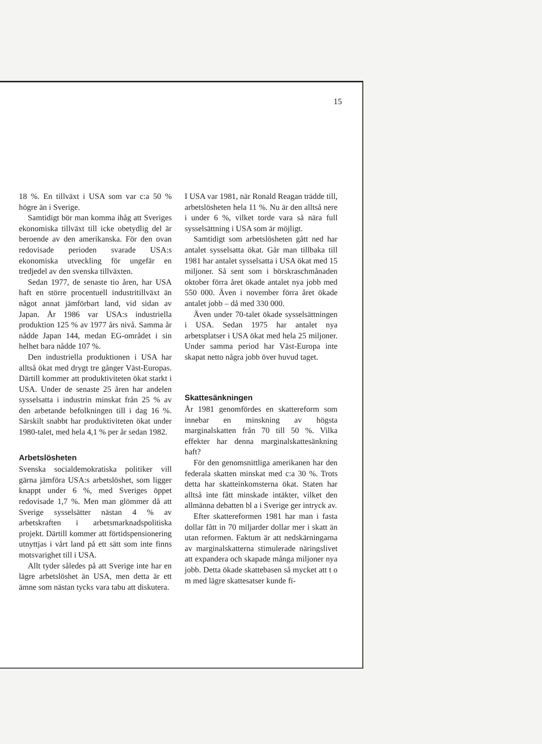15
18 %. En tillväxt i USA som var c:a 50 % högre än i Sverige.
Samtidigt bör man komma ihåg att Sveriges ekonomiska tillväxt till icke obetydlig del är beroende av den amerikanska. För den ovan redovisade perioden svarade USA:s ekonomiska utveckling för ungefär en tredjedel av den svenska tillväxten.
Sedan 1977, de senaste tio åren, har USA haft en större procentuell industritillväxt än något annat jämförbart land, vid sidan av Japan. År 1986 var USA:s industriella produktion 125 % av 1977 års nivå. Samma år nådde Japan 144, medan EG-området i sin helhet bara nådde 107 %.
Den industriella produktionen i USA har alltså ökat med drygt tre gånger Väst-Europas. Därtill kommer att produktiviteten ökat starkt i USA. Under de senaste 25 åren har andelen sysselsatta i industrin minskat från 25 % av den arbetande befolkningen till i dag 16 %. Särskilt snabbt har produktiviteten ökat under 1980-talet, med hela 4,1 % per år sedan 1982.
Arbetslösheten
Svenska socialdemokratiska politiker vill gärna jämföra USA:s arbetslöshet, som ligger knappt under 6 %, med Sveriges öppet redovisade 1,7 %. Men man glömmer då att Sverige sysselsätter nästan 4 % av arbetskraften i arbetsmarknadspolitiska projekt. Därtill kommer att förtidspensionering utnyttjas i vårt land på ett sätt som inte finns motsvarighet till i USA.
Allt tyder således på att Sverige inte har en lägre arbetslöshet än USA, men detta är ett ämne som nästan tycks vara tabu att diskutera.
I USA var 1981, när Ronald Reagan trädde till, arbetslösheten hela 11 %. Nu är den alltså nere i under 6 %, vilket torde vara så nära full sysselsättning i USA som är möjligt.
Samtidigt som arbetslösheten gått ned har antalet sysselsatta ökat. Går man tillbaka till 1981 har antalet sysselsatta i USA ökat med 15 miljoner. Så sent som i börskraschmånaden oktober förra året ökade antalet nya jobb med 550 000. Även i november förra året ökade antalet jobb – då med 330 000.
Även under 70-talet ökade sysselsättningen i USA. Sedan 1975 har antalet nya arbetsplatser i USA ökat med hela 25 miljoner. Under samma period har Väst-Europa inte skapat netto några jobb över huvud taget.
Skattesänkningen
År 1981 genomfördes en skattereform som innebar en minskning av högsta marginalskatten från 70 till 50 %. Vilka effekter har denna marginalskattesänkning haft?
För den genomsnittliga amerikanen har den federala skatten minskat med c:a 30 %. Trots detta har skatteinkomsterna ökat. Staten har alltså inte fått minskade intäkter, vilket den allmänna debatten bl a i Sverige ger intryck av.
Efter skattereformen 1981 har man i fasta dollar fått in 70 miljarder dollar mer i skatt än utan reformen. Faktum är att nedskärningarna av marginalskatterna stimulerade näringslivet att expandera och skapade många miljoner nya jobb. Detta ökade skattebasen så mycket att t o m med lägre skattesatser kunde fi-